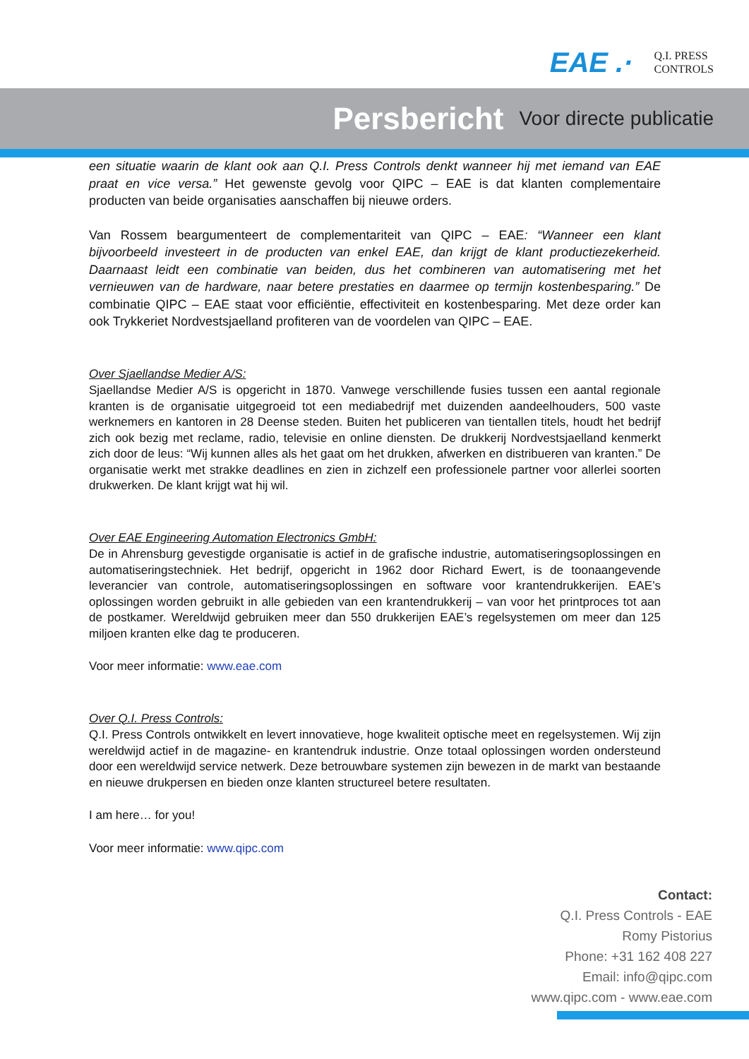EAE .·
Q.I. PRESS
CONTROLS
Persbericht Voor directe publicatie
een situatie waarin de klant ook aan Q.I. Press Controls denkt wanneer hij met iemand van EAE praat en vice versa.” Het gewenste gevolg voor QIPC – EAE is dat klanten complementaire producten van beide organisaties aanschaffen bij nieuwe orders.
Van Rossem beargumenteert de complementariteit van QIPC – EAE: “Wanneer een klant bijvoorbeeld investeert in de producten van enkel EAE, dan krijgt de klant productiezekerheid. Daarnaast leidt een combinatie van beiden, dus het combineren van automatisering met het vernieuwen van de hardware, naar betere prestaties en daarmee op termijn kostenbesparing.” De combinatie QIPC – EAE staat voor efficiëntie, effectiviteit en kostenbesparing. Met deze order kan ook Trykkeriet Nordvestsjaelland profiteren van de voordelen van QIPC – EAE.
Over Sjaellandse Medier A/S:
Sjaellandse Medier A/S is opgericht in 1870. Vanwege verschillende fusies tussen een aantal regionale kranten is de organisatie uitgegroeid tot een mediabedrijf met duizenden aandeelhouders, 500 vaste werknemers en kantoren in 28 Deense steden. Buiten het publiceren van tientallen titels, houdt het bedrijf zich ook bezig met reclame, radio, televisie en online diensten. De drukkerij Nordvestsjaelland kenmerkt zich door de leus: “Wij kunnen alles als het gaat om het drukken, afwerken en distribueren van kranten.” De organisatie werkt met strakke deadlines en zien in zichzelf een professionele partner voor allerlei soorten drukwerken. De klant krijgt wat hij wil.
Over EAE Engineering Automation Electronics GmbH:
De in Ahrensburg gevestigde organisatie is actief in de grafische industrie, automatiseringsoplossingen en automatiseringstechniek. Het bedrijf, opgericht in 1962 door Richard Ewert, is de toonaangevende leverancier van controle, automatiseringsoplossingen en software voor krantendrukkerijen. EAE’s oplossingen worden gebruikt in alle gebieden van een krantendrukkerij – van voor het printproces tot aan de postkamer. Wereldwijd gebruiken meer dan 550 drukkerijen EAE’s regelsystemen om meer dan 125 miljoen kranten elke dag te produceren.
Voor meer informatie: www.eae.com
Over Q.I. Press Controls:
Q.I. Press Controls ontwikkelt en levert innovatieve, hoge kwaliteit optische meet en regelsystemen. Wij zijn wereldwijd actief in de magazine- en krantendruk industrie. Onze totaal oplossingen worden ondersteund door een wereldwijd service netwerk. Deze betrouwbare systemen zijn bewezen in de markt van bestaande en nieuwe drukpersen en bieden onze klanten structureel betere resultaten.
I am here… for you!
Voor meer informatie: www.qipc.com
Contact:
Q.I. Press Controls - EAE
Romy Pistorius
Phone: +31 162 408 227
Email: info@qipc.com
www.qipc.com - www.eae.com